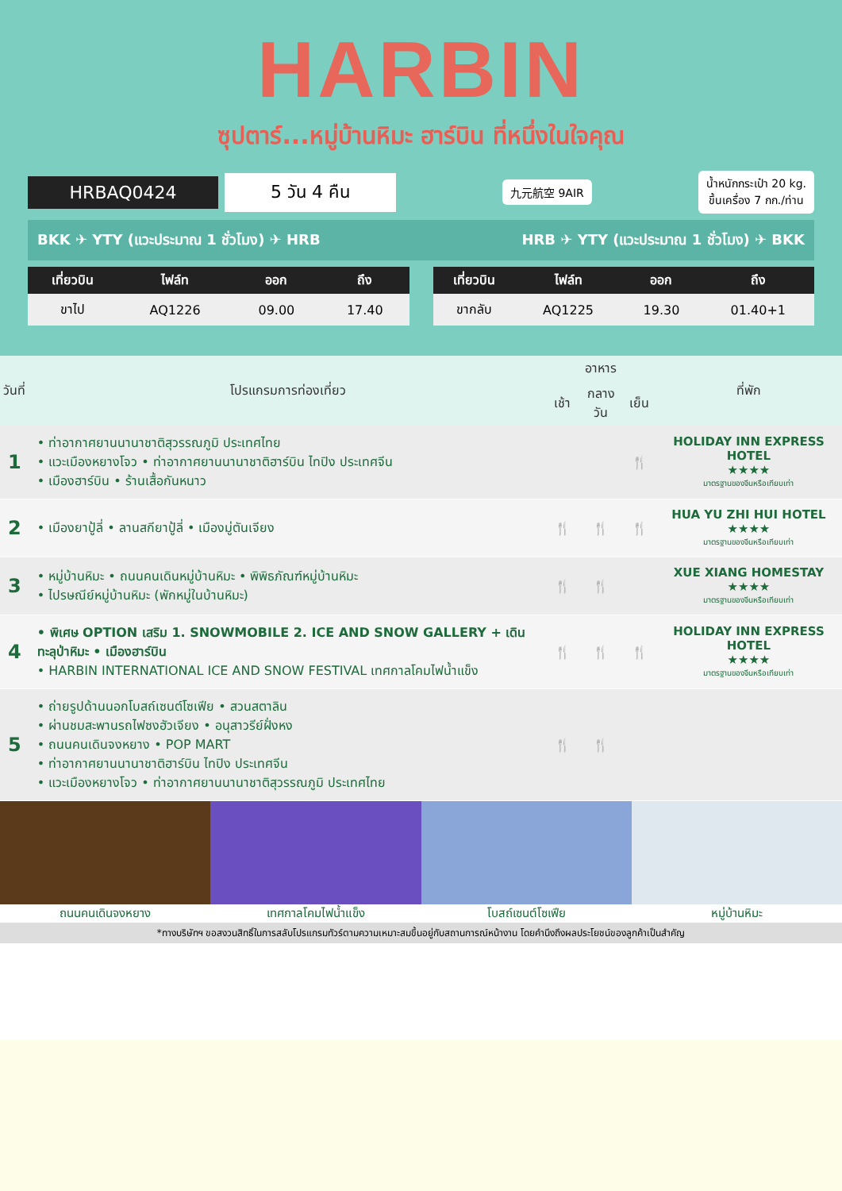HARBIN
ซุปตาร์...หมู่บ้านหิมะ ฮาร์บิน ที่หนึ่งในใจคุณ
HRBAQ0424 5 วัน 4 คืน
九元航空 9AIR
น้ำหนักกระเป๋า 20 kg.
ขึ้นเครื่อง 7 กก./ท่าน
BKK ✈ YTY (แวะประมาณ 1 ชั่วโมง) ✈ HRB HRB ✈ YTY (แวะประมาณ 1 ชั่วโมง) ✈ BKK
| เที่ยวบิน | ไฟล์ท | ออก | ถึง |
| --- | --- | --- | --- |
| ขาไป | AQ1226 | 09.00 | 17.40 |
| เที่ยวบิน | ไฟล์ท | ออก | ถึง |
| --- | --- | --- | --- |
| ขากลับ | AQ1225 | 19.30 | 01.40+1 |
| วันที่ | โปรแกรมการท่องเที่ยว | อาหาร | | | ที่พัก |
| --- | --- | --- | --- | --- | --- |
| | | เช้า | กลางวัน | เย็น | |
| 1 | • ท่าอากาศยานนานาชาติสุวรรณภูมิ ประเทศไทย • แวะเมืองหยางโจว • ท่าอากาศยานนานาชาติฮาร์บิน ไทปิง ประเทศจีน • เมืองฮาร์บิน • ร้านเสื้อกันหนาว | | | 🍴 | HOLIDAY INN EXPRESS HOTEL ★★★★ มาตรฐานของจีนหรือเทียบเท่า |
| 2 | • เมืองยาปู้ลี่ • ลานสกียาปู้ลี่ • เมืองมู่ตันเจียง | 🍴 | 🍴 | 🍴 | HUA YU ZHI HUI HOTEL ★★★★ มาตรฐานของจีนหรือเทียบเท่า |
| 3 | • หมู่บ้านหิมะ • ถนนคนเดินหมู่บ้านหิมะ • พิพิธภัณฑ์หมู่บ้านหิมะ • ไปรษณีย์หมู่บ้านหิมะ (พักหมู่ในบ้านหิมะ) | 🍴 | 🍴 | | XUE XIANG HOMESTAY ★★★★ มาตรฐานของจีนหรือเทียบเท่า |
| 4 | • พิเศษ OPTION เสริม 1. SNOWMOBILE 2. ICE AND SNOW GALLERY + เดินทะลุป่าหิมะ • เมืองฮาร์บิน • HARBIN INTERNATIONAL ICE AND SNOW FESTIVAL เทศกาลโคมไฟน้ำแข็ง | 🍴 | 🍴 | 🍴 | HOLIDAY INN EXPRESS HOTEL ★★★★ มาตรฐานของจีนหรือเทียบเท่า |
| 5 | • ถ่ายรูปด้านนอกโบสถ์เซนต์โซเฟีย • สวนสตาลิน • ผ่านชมสะพานรถไฟซงฮัวเจียง • อนุสาวรีย์ฝั่งหง • ถนนคนเดินจงหยาง • POP MART • ท่าอากาศยานนานาชาติฮาร์บิน ไทปิง ประเทศจีน • แวะเมืองหยางโจว • ท่าอากาศยานนานาชาติสุวรรณภูมิ ประเทศไทย | 🍴 | 🍴 | | |
ถนนคนเดินจงหยาง เทศกาลโคมไฟน้ำแข็ง โบสถ์เซนต์โซเฟีย หมู่บ้านหิมะ
*ทางบริษัทฯ ขอสงวนสิทธิ์ในการสลับโปรแกรมทัวร์ตามความเหมาะสมขึ้นอยู่กับสถานการณ์หน้างาน โดยคำนึงถึงผลประโยชน์ของลูกค้าเป็นสำคัญ